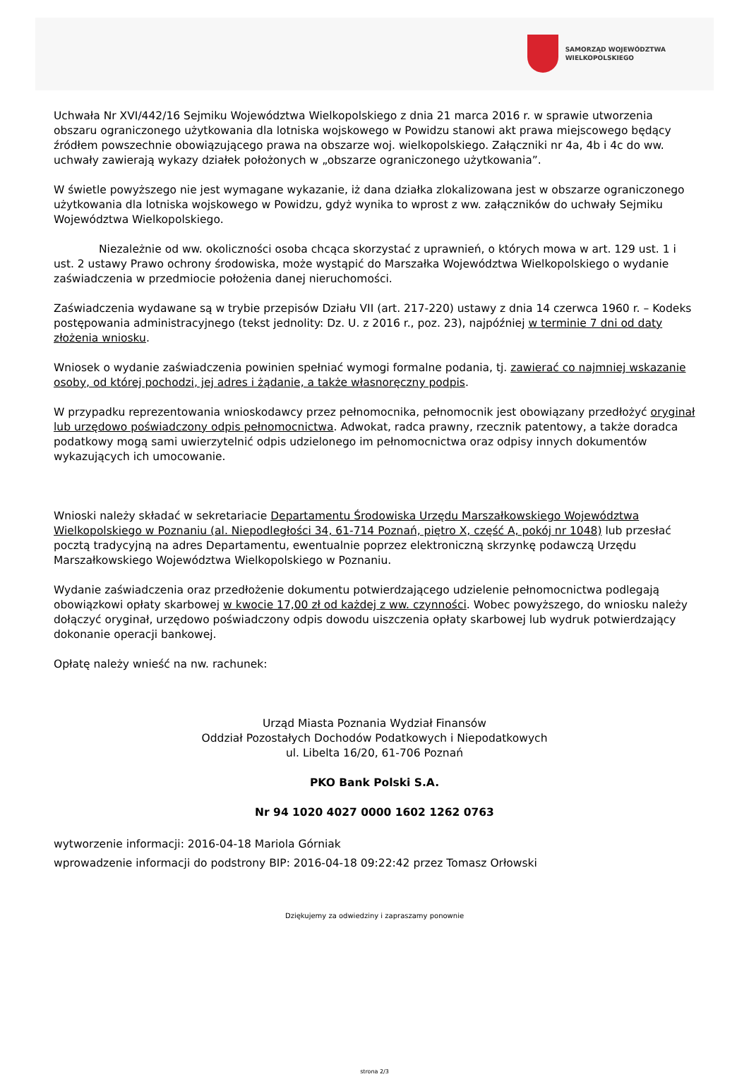SAMORZĄD WOJEWÓDZTWA
WIELKOPOLSKIEGO
Uchwała Nr XVI/442/16 Sejmiku Województwa Wielkopolskiego z dnia 21 marca 2016 r. w sprawie utworzenia obszaru ograniczonego użytkowania dla lotniska wojskowego w Powidzu stanowi akt prawa miejscowego będący źródłem powszechnie obowiązującego prawa na obszarze woj. wielkopolskiego. Załączniki nr 4a, 4b i 4c do ww. uchwały zawierają wykazy działek położonych w „obszarze ograniczonego użytkowania”.
W świetle powyższego nie jest wymagane wykazanie, iż dana działka zlokalizowana jest w obszarze ograniczonego użytkowania dla lotniska wojskowego w Powidzu, gdyż wynika to wprost z ww. załączników do uchwały Sejmiku Województwa Wielkopolskiego.
Niezależnie od ww. okoliczności osoba chcąca skorzystać z uprawnień, o których mowa w art. 129 ust. 1 i ust. 2 ustawy Prawo ochrony środowiska, może wystąpić do Marszałka Województwa Wielkopolskiego o wydanie zaświadczenia w przedmiocie położenia danej nieruchomości.
Zaświadczenia wydawane są w trybie przepisów Działu VII (art. 217-220) ustawy z dnia 14 czerwca 1960 r. – Kodeks postępowania administracyjnego (tekst jednolity: Dz. U. z 2016 r., poz. 23), najpóźniej w terminie 7 dni od daty złożenia wniosku.
Wniosek o wydanie zaświadczenia powinien spełniać wymogi formalne podania, tj. zawierać co najmniej wskazanie osoby, od której pochodzi, jej adres i żądanie, a także własnoręczny podpis.
W przypadku reprezentowania wnioskodawcy przez pełnomocnika, pełnomocnik jest obowiązany przedłożyć oryginał lub urzędowo poświadczony odpis pełnomocnictwa. Adwokat, radca prawny, rzecznik patentowy, a także doradca podatkowy mogą sami uwierzytelnić odpis udzielonego im pełnomocnictwa oraz odpisy innych dokumentów wykazujących ich umocowanie.
Wnioski należy składać w sekretariacie Departamentu Środowiska Urzędu Marszałkowskiego Województwa Wielkopolskiego w Poznaniu (al. Niepodległości 34, 61-714 Poznań, piętro X, część A, pokój nr 1048) lub przesłać pocztą tradycyjną na adres Departamentu, ewentualnie poprzez elektroniczną skrzynkę podawczą Urzędu Marszałkowskiego Województwa Wielkopolskiego w Poznaniu.
Wydanie zaświadczenia oraz przedłożenie dokumentu potwierdzającego udzielenie pełnomocnictwa podlegają obowiązkowi opłaty skarbowej w kwocie 17,00 zł od każdej z ww. czynności. Wobec powyższego, do wniosku należy dołączyć oryginał, urzędowo poświadczony odpis dowodu uiszczenia opłaty skarbowej lub wydruk potwierdzający dokonanie operacji bankowej.
Opłatę należy wnieść na nw. rachunek:
Urząd Miasta Poznania Wydział Finansów
Oddział Pozostałych Dochodów Podatkowych i Niepodatkowych
ul. Libelta 16/20, 61-706 Poznań
PKO Bank Polski S.A.
Nr 94 1020 4027 0000 1602 1262 0763
wytworzenie informacji: 2016-04-18 Mariola Górniak
wprowadzenie informacji do podstrony BIP: 2016-04-18 09:22:42 przez Tomasz Orłowski
Dziękujemy za odwiedziny i zapraszamy ponownie
strona 2/3